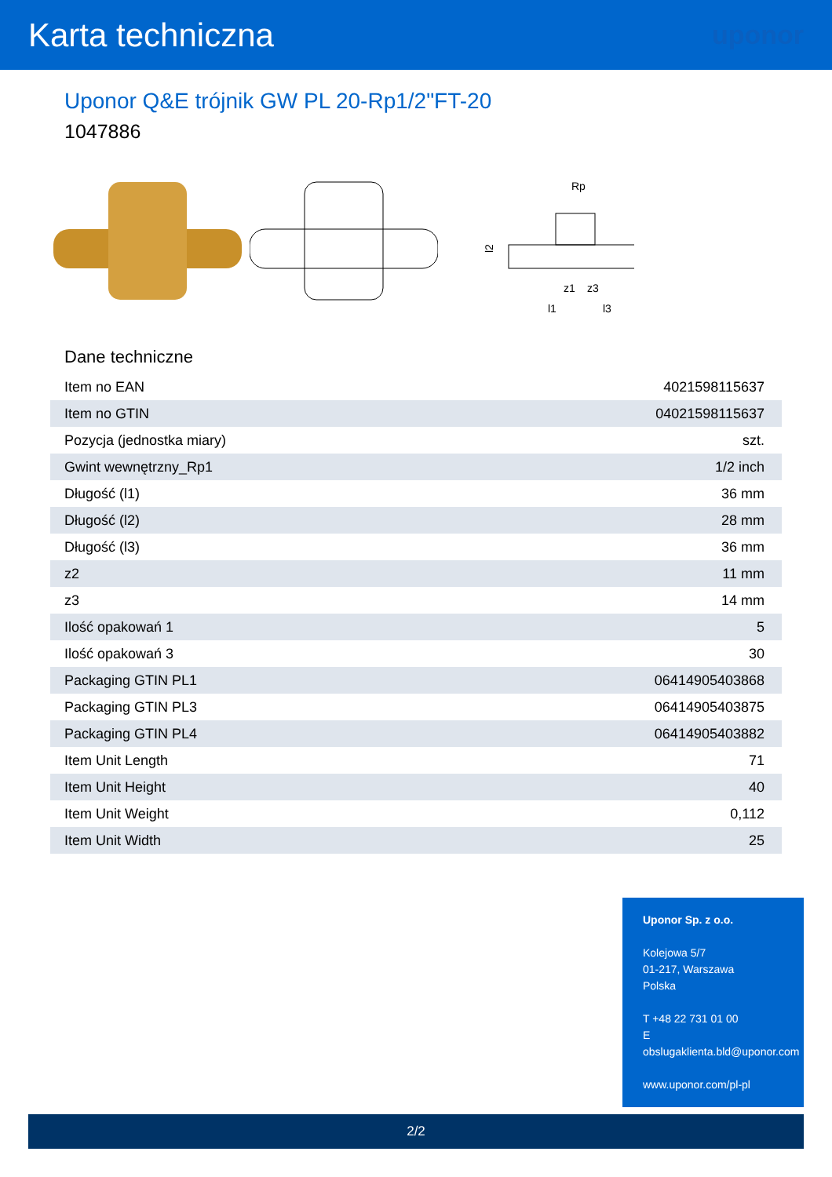Karta techniczna
uponor
Uponor Q&E trójnik GW PL 20-Rp1/2"FT-20
1047886
Rp
l2
z1
z3
l1
l3
Dane techniczne
| Item no EAN | 4021598115637 |
| Item no GTIN | 04021598115637 |
| Pozycja (jednostka miary) | szt. |
| Gwint wewnętrzny_Rp1 | 1/2 inch |
| Długość (l1) | 36 mm |
| Długość (l2) | 28 mm |
| Długość (l3) | 36 mm |
| z2 | 11 mm |
| z3 | 14 mm |
| Ilość opakowań 1 | 5 |
| Ilość opakowań 3 | 30 |
| Packaging GTIN PL1 | 06414905403868 |
| Packaging GTIN PL3 | 06414905403875 |
| Packaging GTIN PL4 | 06414905403882 |
| Item Unit Length | 71 |
| Item Unit Height | 40 |
| Item Unit Weight | 0,112 |
| Item Unit Width | 25 |
Uponor Sp. z o.o.
Kolejowa 5/7
01-217, Warszawa
Polska
T +48 22 731 01 00
E
obslugaklienta.bld@uponor.com
www.uponor.com/pl-pl
2/2